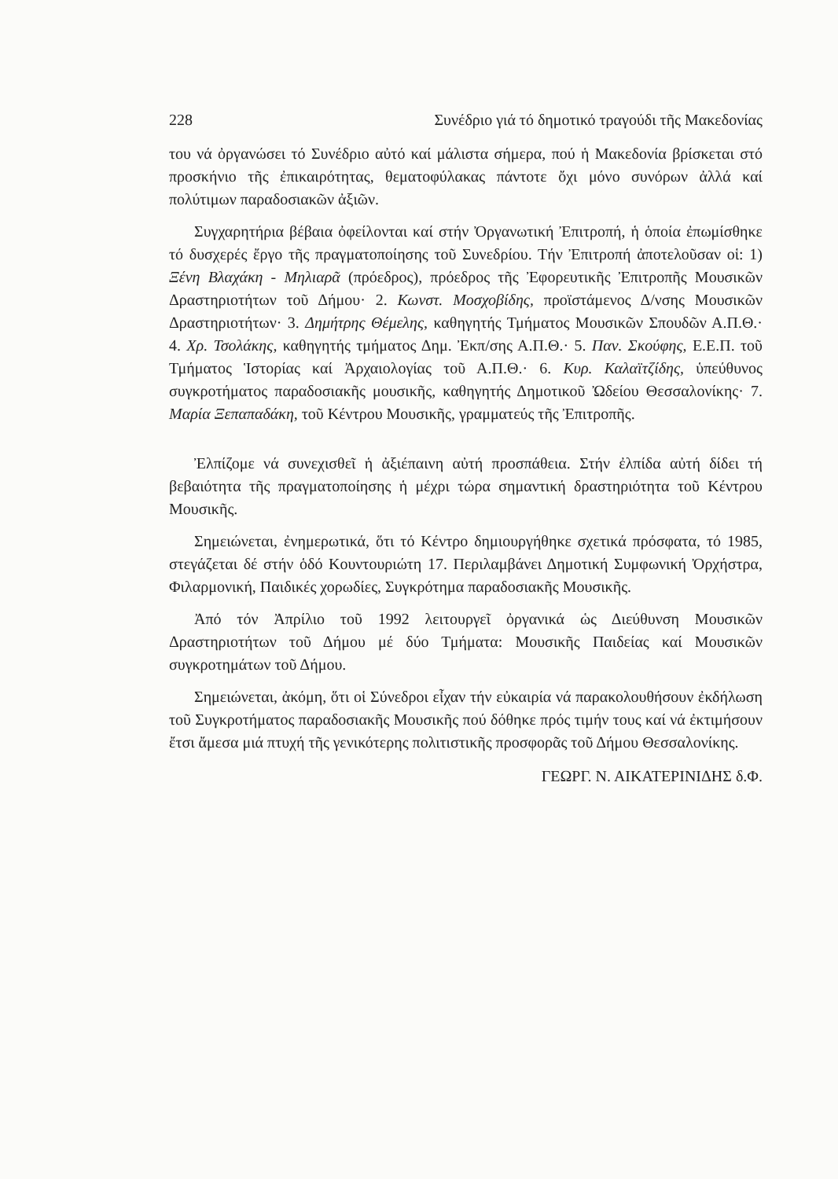228 Συνέδριο γιά τό δημοτικό τραγούδι τῆς Μακεδονίας
του νά ὀργανώσει τό Συνέδριο αὐτό καί μάλιστα σήμερα, πού ἡ Μακεδονία βρίσκεται στό προσκήνιο τῆς ἐπικαιρότητας, θεματοφύλακας πάντοτε ὄχι μόνο συνόρων ἀλλά καί πολύτιμων παραδοσιακῶν ἀξιῶν.
Συγχαρητήρια βέβαια ὀφείλονται καί στήν Ὀργανωτική Ἐπιτροπή, ἡ ὁποία ἐπωμίσθηκε τό δυσχερές ἔργο τῆς πραγματοποίησης τοῦ Συνεδρίου. Τήν Ἐπιτροπή ἀποτελοῦσαν οἱ: 1) Ξένη Βλαχάκη - Μηλιαρᾶ (πρόεδρος), πρόεδρος τῆς Ἐφορευτικῆς Ἐπιτροπῆς Μουσικῶν Δραστηριοτήτων τοῦ Δήμου· 2. Κωνστ. Μοσχοβίδης, προϊστάμενος Δ/νσης Μουσικῶν Δραστηριοτήτων· 3. Δημήτρης Θέμελης, καθηγητής Τμήματος Μουσικῶν Σπουδῶν Α.Π.Θ.· 4. Χρ. Τσολάκης, καθηγητής τμήματος Δημ. Ἐκπ/σης Α.Π.Θ.· 5. Παν. Σκούφης, Ε.Ε.Π. τοῦ Τμήματος Ἱστορίας καί Ἀρχαιολογίας τοῦ Α.Π.Θ.· 6. Κυρ. Καλαϊτζίδης, ὑπεύθυνος συγκροτήματος παραδοσιακῆς μουσικῆς, καθηγητής Δημοτικοῦ Ὠδείου Θεσσαλονίκης· 7. Μαρία Ξεπαπαδάκη, τοῦ Κέντρου Μουσικῆς, γραμματεύς τῆς Ἐπιτροπῆς.
Ἐλπίζομε νά συνεχισθεῖ ἡ ἀξιέπαινη αὐτή προσπάθεια. Στήν ἐλπίδα αὐτή δίδει τή βεβαιότητα τῆς πραγματοποίησης ἡ μέχρι τώρα σημαντική δραστηριότητα τοῦ Κέντρου Μουσικῆς.
Σημειώνεται, ἐνημερωτικά, ὅτι τό Κέντρο δημιουργήθηκε σχετικά πρόσφατα, τό 1985, στεγάζεται δέ στήν ὁδό Κουντουριώτη 17. Περιλαμβάνει Δημοτική Συμφωνική Ὀρχήστρα, Φιλαρμονική, Παιδικές χορωδίες, Συγκρότημα παραδοσιακῆς Μουσικῆς.
Ἀπό τόν Ἀπρίλιο τοῦ 1992 λειτουργεῖ ὀργανικά ὡς Διεύθυνση Μουσικῶν Δραστηριοτήτων τοῦ Δήμου μέ δύο Τμήματα: Μουσικῆς Παιδείας καί Μουσικῶν συγκροτημάτων τοῦ Δήμου.
Σημειώνεται, ἀκόμη, ὅτι οἱ Σύνεδροι εἶχαν τήν εὐκαιρία νά παρακολουθήσουν ἐκδήλωση τοῦ Συγκροτήματος παραδοσιακῆς Μουσικῆς πού δόθηκε πρός τιμήν τους καί νά ἐκτιμήσουν ἔτσι ἄμεσα μιά πτυχή τῆς γενικότερης πολιτιστικῆς προσφορᾶς τοῦ Δήμου Θεσσαλονίκης.
ΓΕΩΡΓ. Ν. ΑΙΚΑΤΕΡΙΝΙΔΗΣ δ.Φ.